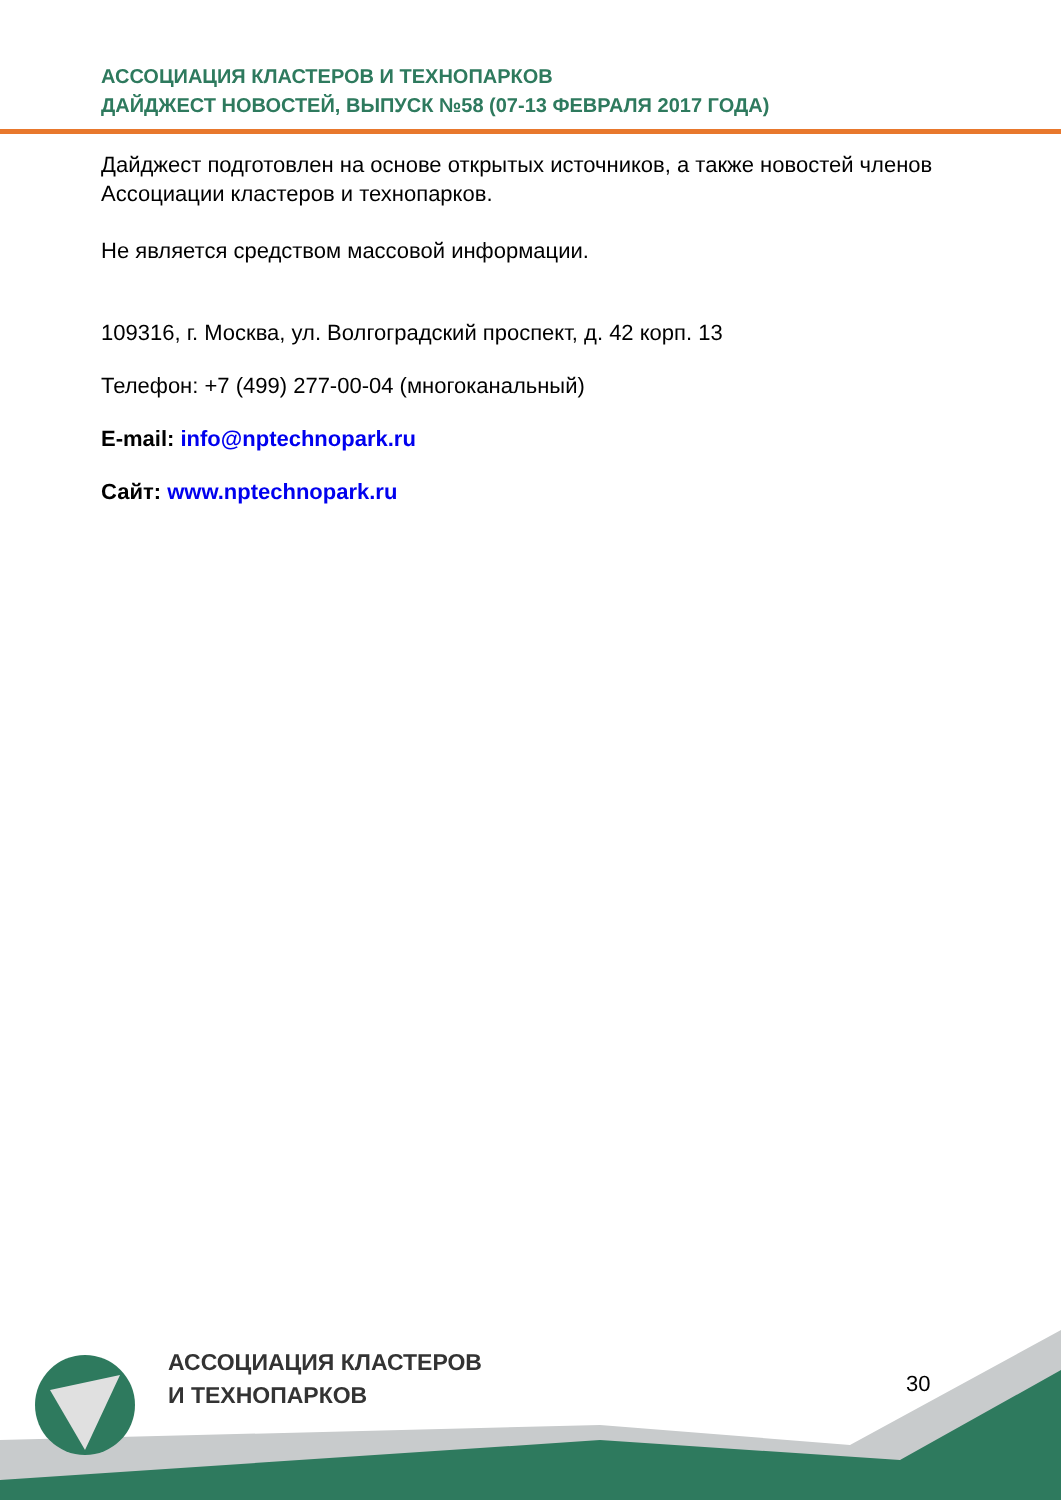АССОЦИАЦИЯ КЛАСТЕРОВ И ТЕХНОПАРКОВ
ДАЙДЖЕСТ НОВОСТЕЙ, ВЫПУСК №58 (07-13 ФЕВРАЛЯ 2017 ГОДА)
Дайджест подготовлен на основе открытых источников, а также новостей членов Ассоциации кластеров и технопарков.
Не является средством массовой информации.
109316, г. Москва, ул. Волгоградский проспект, д. 42 корп. 13
Телефон: +7 (499) 277-00-04 (многоканальный)
E-mail: info@nptechnopark.ru
Сайт: www.nptechnopark.ru
АССОЦИАЦИЯ КЛАСТЕРОВ
И ТЕХНОПАРКОВ
30